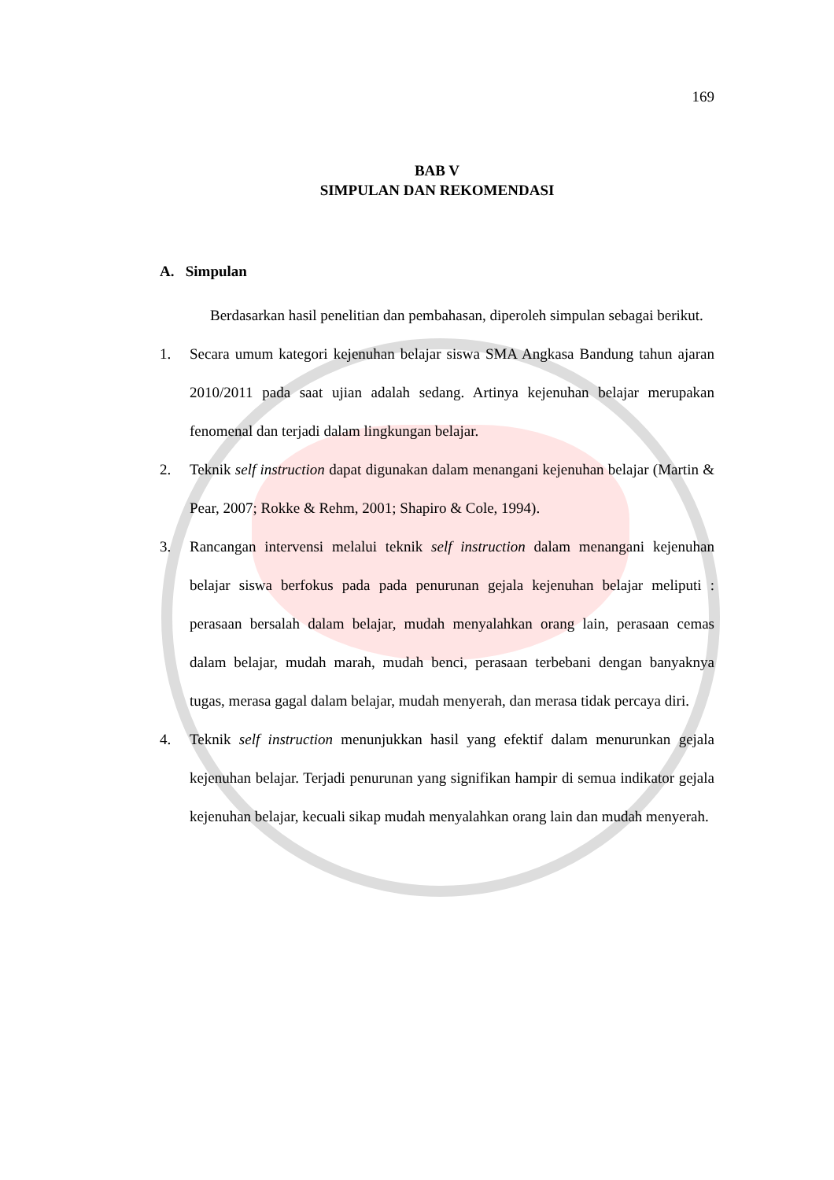169
BAB V
SIMPULAN DAN REKOMENDASI
A. Simpulan
Berdasarkan hasil penelitian dan pembahasan, diperoleh simpulan sebagai berikut.
1. Secara umum kategori kejenuhan belajar siswa SMA Angkasa Bandung tahun ajaran 2010/2011 pada saat ujian adalah sedang. Artinya kejenuhan belajar merupakan fenomenal dan terjadi dalam lingkungan belajar.
2. Teknik self instruction dapat digunakan dalam menangani kejenuhan belajar (Martin & Pear, 2007; Rokke & Rehm, 2001; Shapiro & Cole, 1994).
3. Rancangan intervensi melalui teknik self instruction dalam menangani kejenuhan belajar siswa berfokus pada pada penurunan gejala kejenuhan belajar meliputi : perasaan bersalah dalam belajar, mudah menyalahkan orang lain, perasaan cemas dalam belajar, mudah marah, mudah benci, perasaan terbebani dengan banyaknya tugas, merasa gagal dalam belajar, mudah menyerah, dan merasa tidak percaya diri.
4. Teknik self instruction menunjukkan hasil yang efektif dalam menurunkan gejala kejenuhan belajar. Terjadi penurunan yang signifikan hampir di semua indikator gejala kejenuhan belajar, kecuali sikap mudah menyalahkan orang lain dan mudah menyerah.